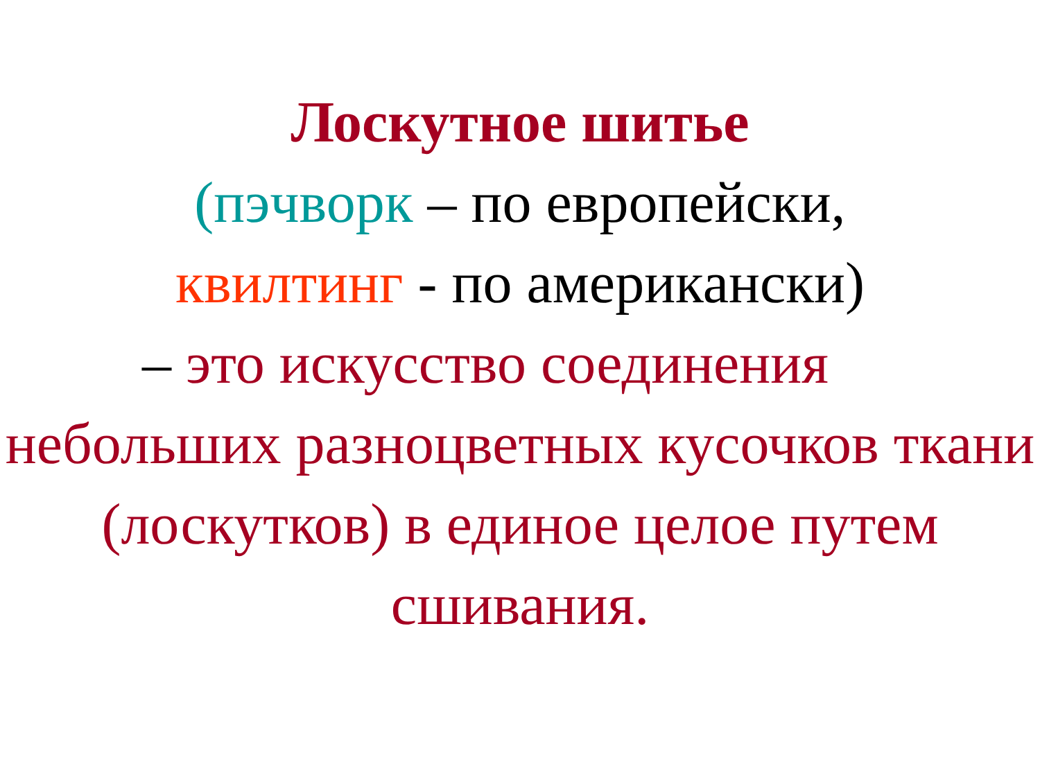Лоскутное шитье
(пэчворк – по европейски,
квилтинг - по американски)
– это искусство соединения
небольших разноцветных кусочков ткани (лоскутков) в единое целое путем сшивания.